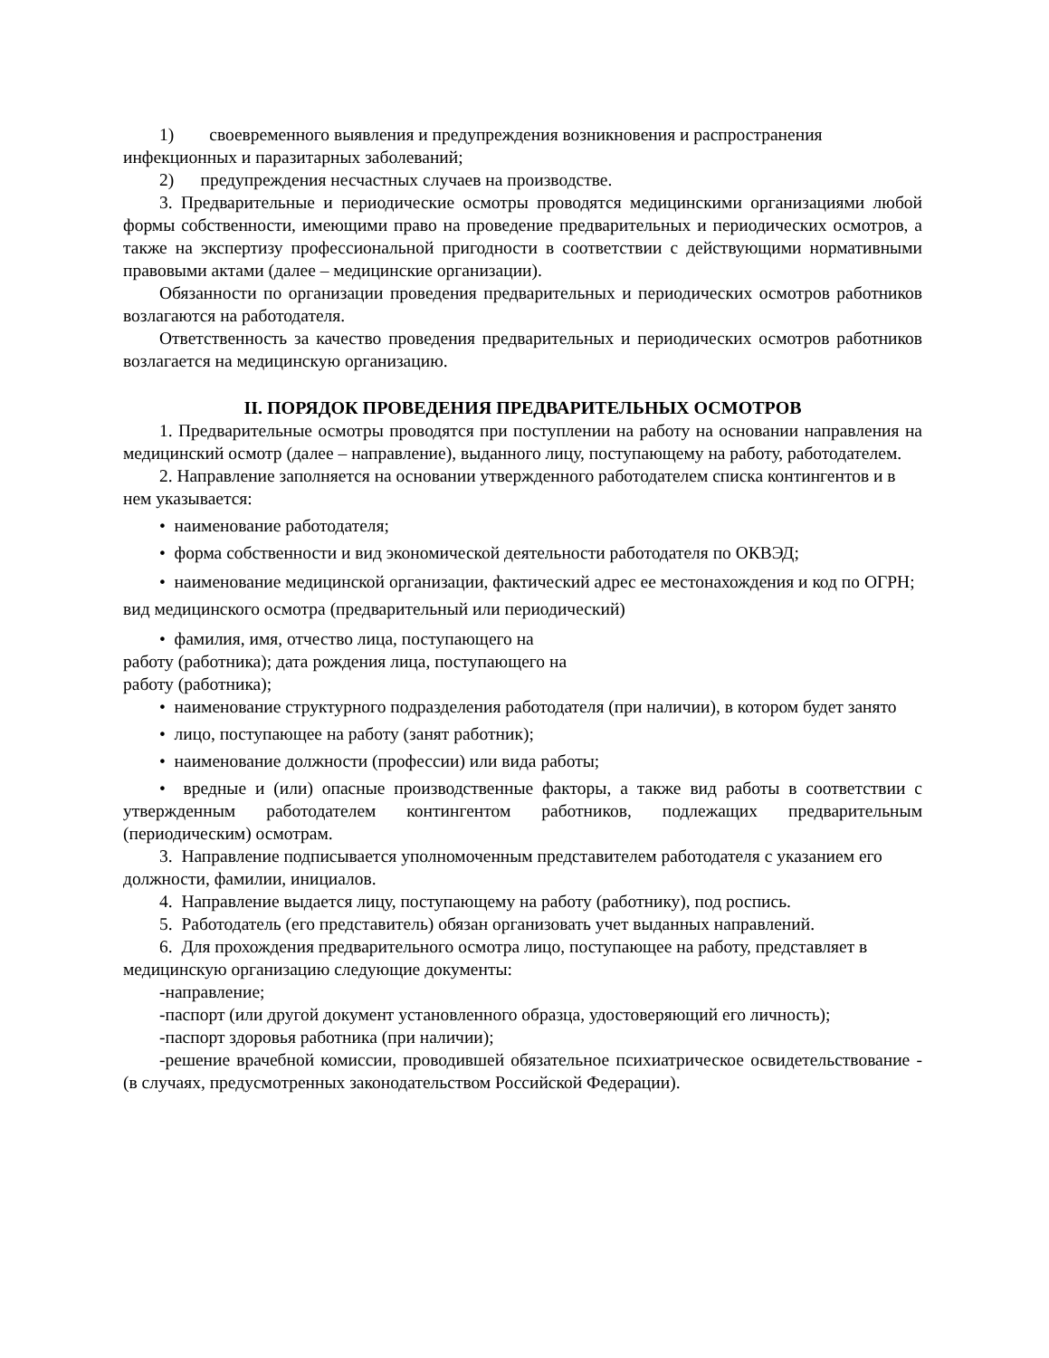1) своевременного выявления и предупреждения возникновения и распространения инфекционных и паразитарных заболеваний;
2) предупреждения несчастных случаев на производстве.
3. Предварительные и периодические осмотры проводятся медицинскими организациями любой формы собственности, имеющими право на проведение предварительных и периодических осмотров, а также на экспертизу профессиональной пригодности в соответствии с действующими нормативными правовыми актами (далее – медицинские организации).
Обязанности по организации проведения предварительных и периодических осмотров работников возлагаются на работодателя.
Ответственность за качество проведения предварительных и периодических осмотров работников возлагается на медицинскую организацию.
II. ПОРЯДОК ПРОВЕДЕНИЯ ПРЕДВАРИТЕЛЬНЫХ ОСМОТРОВ
1. Предварительные осмотры проводятся при поступлении на работу на основании направления на медицинский осмотр (далее – направление), выданного лицу, поступающему на работу, работодателем.
2. Направление заполняется на основании утвержденного работодателем списка контингентов и в нем указывается:
• наименование работодателя;
• форма собственности и вид экономической деятельности работодателя по ОКВЭД;
• наименование медицинской организации, фактический адрес ее местонахождения и код по ОГРН; вид медицинского осмотра (предварительный или периодический)
• фамилия, имя, отчество лица, поступающего на
работу (работника); дата рождения лица, поступающего на
работу (работника);
• наименование структурного подразделения работодателя (при наличии), в котором будет занято
• лицо, поступающее на работу (занят работник);
• наименование должности (профессии) или вида работы;
• вредные и (или) опасные производственные факторы, а также вид работы в соответствии с утвержденным работодателем контингентом работников, подлежащих предварительным (периодическим) осмотрам.
3. Направление подписывается уполномоченным представителем работодателя с указанием его должности, фамилии, инициалов.
4. Направление выдается лицу, поступающему на работу (работнику), под роспись.
5. Работодатель (его представитель) обязан организовать учет выданных направлений.
6. Для прохождения предварительного осмотра лицо, поступающее на работу, представляет в медицинскую организацию следующие документы:
-направление;
-паспорт (или другой документ установленного образца, удостоверяющий его личность);
-паспорт здоровья работника (при наличии);
-решение врачебной комиссии, проводившей обязательное психиатрическое освидетельствование - (в случаях, предусмотренных законодательством Российской Федерации).